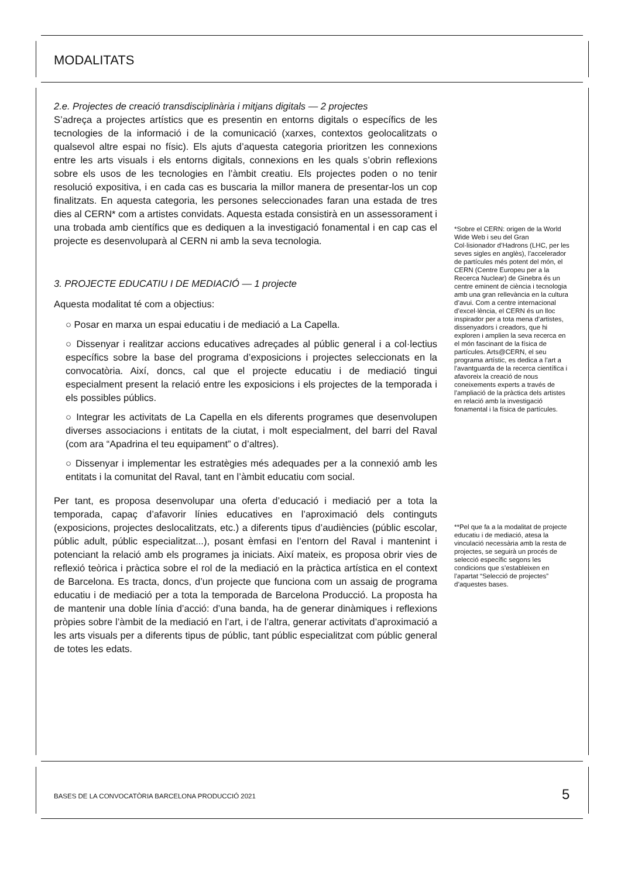MODALITATS
2.e. Projectes de creació transdisciplinària i mitjans digitals — 2 projectes
S’adreça a projectes artístics que es presentin en entorns digitals o específics de les tecnologies de la informació i de la comunicació (xarxes, contextos geolocalitzats o qualsevol altre espai no físic). Els ajuts d’aquesta categoria prioritzen les connexions entre les arts visuals i els entorns digitals, connexions en les quals s’obrin reflexions sobre els usos de les tecnologies en l’àmbit creatiu. Els projectes poden o no tenir resolució expositiva, i en cada cas es buscaria la millor manera de presentar-los un cop finalitzats. En aquesta categoria, les persones seleccionades faran una estada de tres dies al CERN* com a artistes convidats. Aquesta estada consistirà en un assessorament i una trobada amb científics que es dediquen a la investigació fonamental i en cap cas el projecte es desenvoluparà al CERN ni amb la seva tecnologia.
3. PROJECTE EDUCATIU I DE MEDIACIÓ — 1 projecte
Aquesta modalitat té com a objectius:
○ Posar en marxa un espai educatiu i de mediació a La Capella.
○ Dissenyar i realitzar accions educatives adreçades al públic general i a col·lectius específics sobre la base del programa d’exposicions i projectes seleccionats en la convocatòria. Així, doncs, cal que el projecte educatiu i de mediació tingui especialment present la relació entre les exposicions i els projectes de la temporada i els possibles públics.
○ Integrar les activitats de La Capella en els diferents programes que desenvolupen diverses associacions i entitats de la ciutat, i molt especialment, del barri del Raval (com ara “Apadrina el teu equipament” o d’altres).
○ Dissenyar i implementar les estratègies més adequades per a la connexió amb les entitats i la comunitat del Raval, tant en l’àmbit educatiu com social.
Per tant, es proposa desenvolupar una oferta d’educació i mediació per a tota la temporada, capaç d’afavorir línies educatives en l’aproximació dels continguts (exposicions, projectes deslocalitzats, etc.) a diferents tipus d’audiències (públic escolar, públic adult, públic especialitzat...), posant èmfasi en l’entorn del Raval i mantenint i potenciant la relació amb els programes ja iniciats. Així mateix, es proposa obrir vies de reflexió teòrica i pràctica sobre el rol de la mediació en la pràctica artística en el context de Barcelona. Es tracta, doncs, d’un projecte que funciona com un assaig de programa educatiu i de mediació per a tota la temporada de Barcelona Producció. La proposta ha de mantenir una doble línia d’acció: d’una banda, ha de generar dinàmiques i reflexions pròpies sobre l’àmbit de la mediació en l’art, i de l’altra, generar activitats d’aproximació a les arts visuals per a diferents tipus de públic, tant públic especialitzat com públic general de totes les edats.
*Sobre el CERN: origen de la World Wide Web i seu del Gran Col·lisionador d’Hadrons (LHC, per les seves sigles en anglès), l’accelerador de partícules més potent del món, el CERN (Centre Europeu per a la Recerca Nuclear) de Ginebra és un centre eminent de ciència i tecnologia amb una gran rellevància en la cultura d’avui. Com a centre internacional d’excel·lència, el CERN és un lloc inspirador per a tota mena d’artistes, dissenyadors i creadors, que hi exploren i amplien la seva recerca en el món fascinant de la física de partícules. Arts@CERN, el seu programa artístic, es dedica a l’art a l’avantguarda de la recerca científica i afavoreix la creació de nous coneixements experts a través de l’ampliació de la pràctica dels artistes en relació amb la investigació fonamental i la física de partícules.
**Pel que fa a la modalitat de projecte educatiu i de mediació, atesa la vinculació necessària amb la resta de projectes, se seguirà un procés de selecció específic segons les condicions que s’estableixen en l’apartat “Selecció de projectes” d’aquestes bases.
BASES DE LA CONVOCATÒRIA BARCELONA PRODUCCIÓ 2021
5